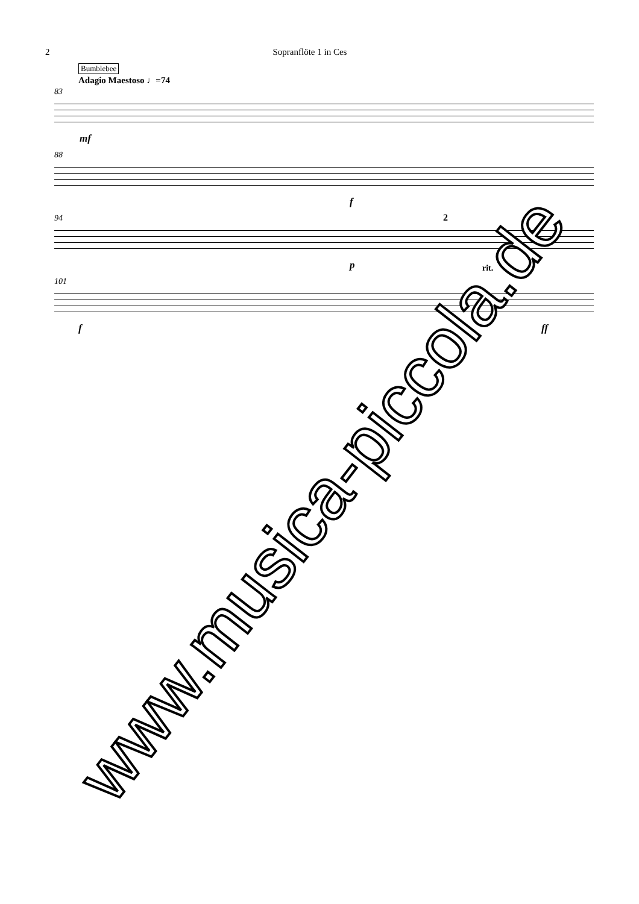2 Sopranflöte 1 in Ces
Bumblebee
Adagio Maestoso ♩=74
83
mf
88
f
94
p
2
rit.
101
f ff
www.musica-piccola.de